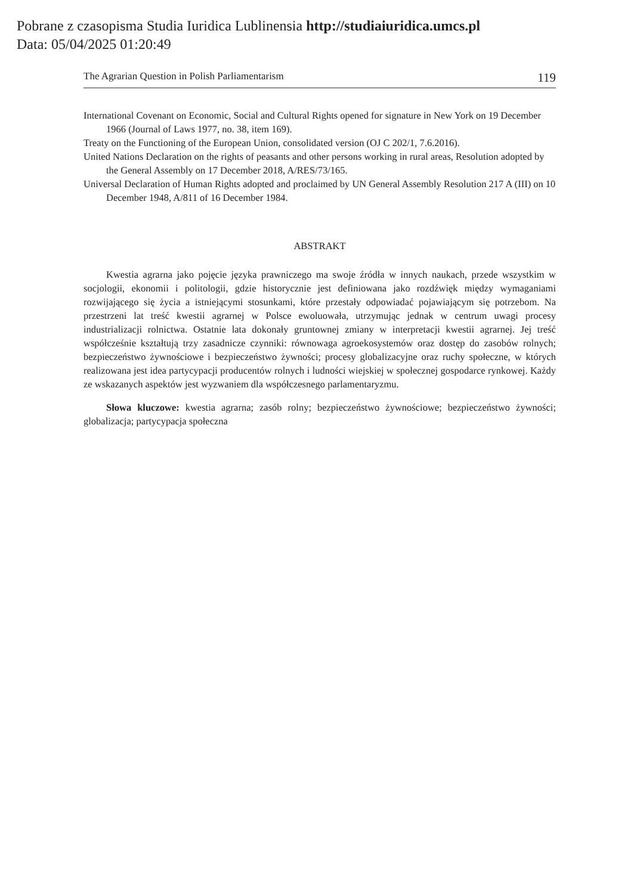Pobrane z czasopisma Studia Iuridica Lublinensia http://studiaiuridica.umcs.pl
Data: 05/04/2025 01:20:49
The Agrarian Question in Polish Parliamentarism 119
International Covenant on Economic, Social and Cultural Rights opened for signature in New York on 19 December 1966 (Journal of Laws 1977, no. 38, item 169).
Treaty on the Functioning of the European Union, consolidated version (OJ C 202/1, 7.6.2016).
United Nations Declaration on the rights of peasants and other persons working in rural areas, Resolution adopted by the General Assembly on 17 December 2018, A/RES/73/165.
Universal Declaration of Human Rights adopted and proclaimed by UN General Assembly Resolution 217 A (III) on 10 December 1948, A/811 of 16 December 1984.
ABSTRAKT
Kwestia agrarna jako pojęcie języka prawniczego ma swoje źródła w innych naukach, przede wszystkim w socjologii, ekonomii i politologii, gdzie historycznie jest definiowana jako rozdźwięk między wymaganiami rozwijającego się życia a istniejącymi stosunkami, które przestały odpowiadać pojawiającym się potrzebom. Na przestrzeni lat treść kwestii agrarnej w Polsce ewoluowała, utrzymując jednak w centrum uwagi procesy industrializacji rolnictwa. Ostatnie lata dokonały gruntownej zmiany w interpretacji kwestii agrarnej. Jej treść współcześnie kształtują trzy zasadnicze czynniki: równowaga agroekosystemów oraz dostęp do zasobów rolnych; bezpieczeństwo żywnościowe i bezpieczeństwo żywności; procesy globalizacyjne oraz ruchy społeczne, w których realizowana jest idea partycypacji producentów rolnych i ludności wiejskiej w społecznej gospodarce rynkowej. Każdy ze wskazanych aspektów jest wyzwaniem dla współczesnego parlamentaryzmu.
Słowa kluczowe: kwestia agrarna; zasób rolny; bezpieczeństwo żywnościowe; bezpieczeństwo żywności; globalizacja; partycypacja społeczna